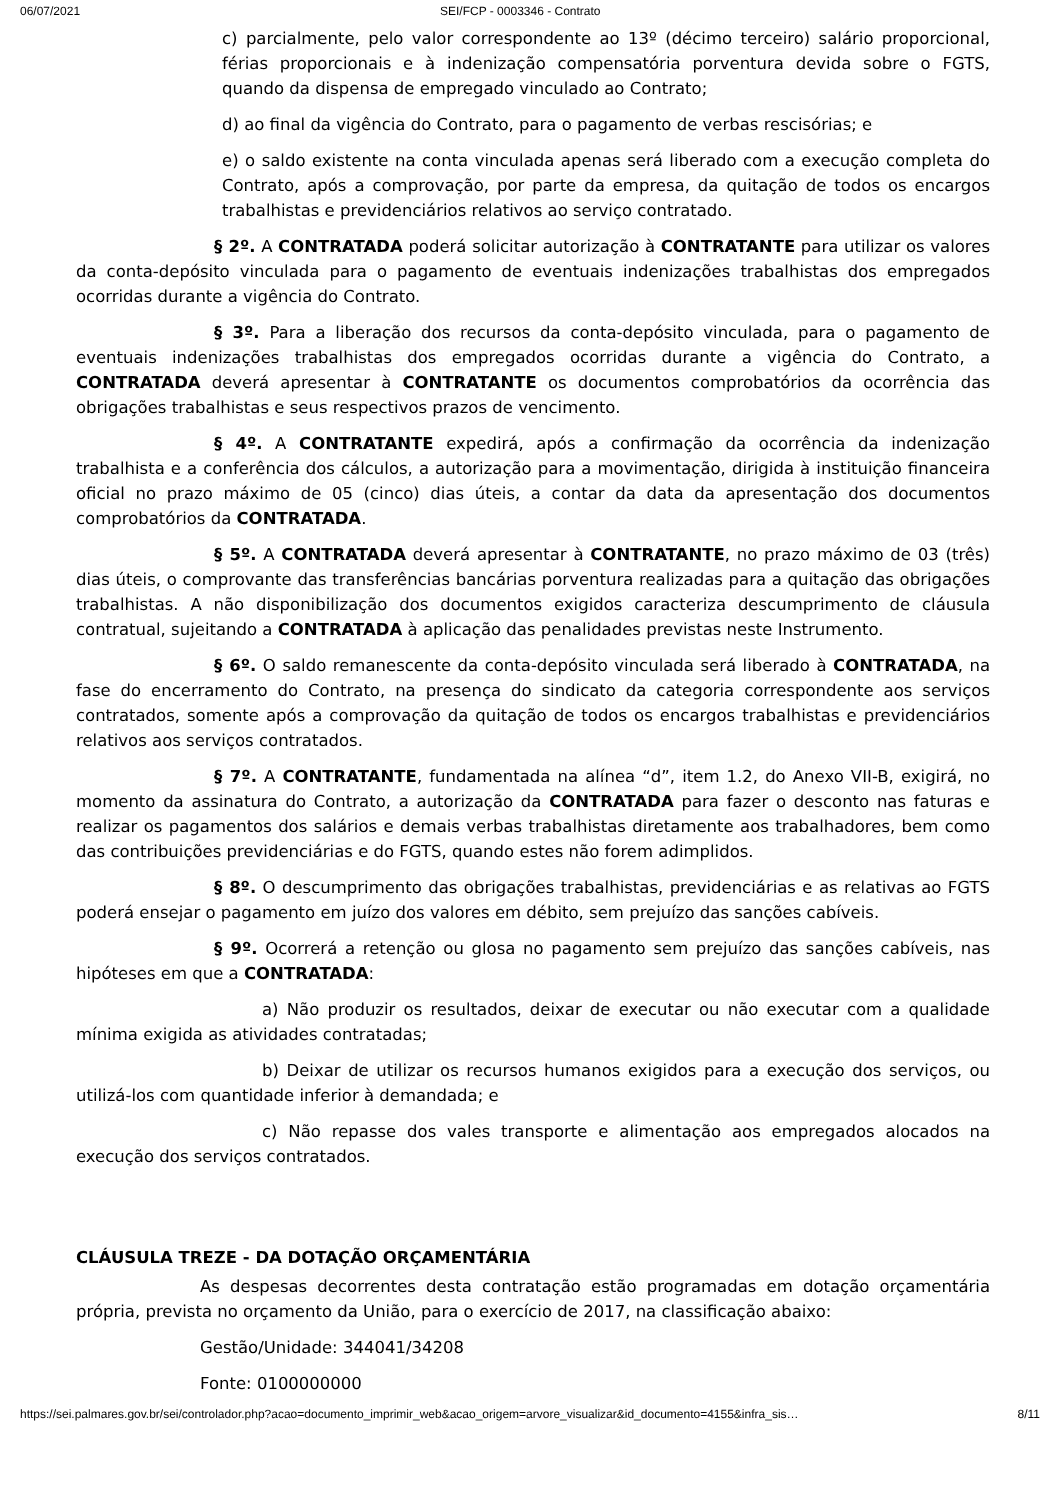06/07/2021 SEI/FCP - 0003346 - Contrato
c) parcialmente, pelo valor correspondente ao 13º (décimo terceiro) salário proporcional, férias proporcionais e à indenização compensatória porventura devida sobre o FGTS, quando da dispensa de empregado vinculado ao Contrato;
d) ao final da vigência do Contrato, para o pagamento de verbas rescisórias; e
e) o saldo existente na conta vinculada apenas será liberado com a execução completa do Contrato, após a comprovação, por parte da empresa, da quitação de todos os encargos trabalhistas e previdenciários relativos ao serviço contratado.
§ 2º. A CONTRATADA poderá solicitar autorização à CONTRATANTE para utilizar os valores da conta-depósito vinculada para o pagamento de eventuais indenizações trabalhistas dos empregados ocorridas durante a vigência do Contrato.
§ 3º. Para a liberação dos recursos da conta-depósito vinculada, para o pagamento de eventuais indenizações trabalhistas dos empregados ocorridas durante a vigência do Contrato, a CONTRATADA deverá apresentar à CONTRATANTE os documentos comprobatórios da ocorrência das obrigações trabalhistas e seus respectivos prazos de vencimento.
§ 4º. A CONTRATANTE expedirá, após a confirmação da ocorrência da indenização trabalhista e a conferência dos cálculos, a autorização para a movimentação, dirigida à instituição financeira oficial no prazo máximo de 05 (cinco) dias úteis, a contar da data da apresentação dos documentos comprobatórios da CONTRATADA.
§ 5º. A CONTRATADA deverá apresentar à CONTRATANTE, no prazo máximo de 03 (três) dias úteis, o comprovante das transferências bancárias porventura realizadas para a quitação das obrigações trabalhistas. A não disponibilização dos documentos exigidos caracteriza descumprimento de cláusula contratual, sujeitando a CONTRATADA à aplicação das penalidades previstas neste Instrumento.
§ 6º. O saldo remanescente da conta-depósito vinculada será liberado à CONTRATADA, na fase do encerramento do Contrato, na presença do sindicato da categoria correspondente aos serviços contratados, somente após a comprovação da quitação de todos os encargos trabalhistas e previdenciários relativos aos serviços contratados.
§ 7º. A CONTRATANTE, fundamentada na alínea “d”, item 1.2, do Anexo VII-B, exigirá, no momento da assinatura do Contrato, a autorização da CONTRATADA para fazer o desconto nas faturas e realizar os pagamentos dos salários e demais verbas trabalhistas diretamente aos trabalhadores, bem como das contribuições previdenciárias e do FGTS, quando estes não forem adimplidos.
§ 8º. O descumprimento das obrigações trabalhistas, previdenciárias e as relativas ao FGTS poderá ensejar o pagamento em juízo dos valores em débito, sem prejuízo das sanções cabíveis.
§ 9º. Ocorrerá a retenção ou glosa no pagamento sem prejuízo das sanções cabíveis, nas hipóteses em que a CONTRATADA:
a) Não produzir os resultados, deixar de executar ou não executar com a qualidade mínima exigida as atividades contratadas;
b) Deixar de utilizar os recursos humanos exigidos para a execução dos serviços, ou utilizá-los com quantidade inferior à demandada; e
c) Não repasse dos vales transporte e alimentação aos empregados alocados na execução dos serviços contratados.
CLÁUSULA TREZE - DA DOTAÇÃO ORÇAMENTÁRIA
As despesas decorrentes desta contratação estão programadas em dotação orçamentária própria, prevista no orçamento da União, para o exercício de 2017, na classificação abaixo:
Gestão/Unidade: 344041/34208
Fonte: 0100000000
https://sei.palmares.gov.br/sei/controlador.php?acao=documento_imprimir_web&acao_origem=arvore_visualizar&id_documento=4155&infra_sis… 8/11